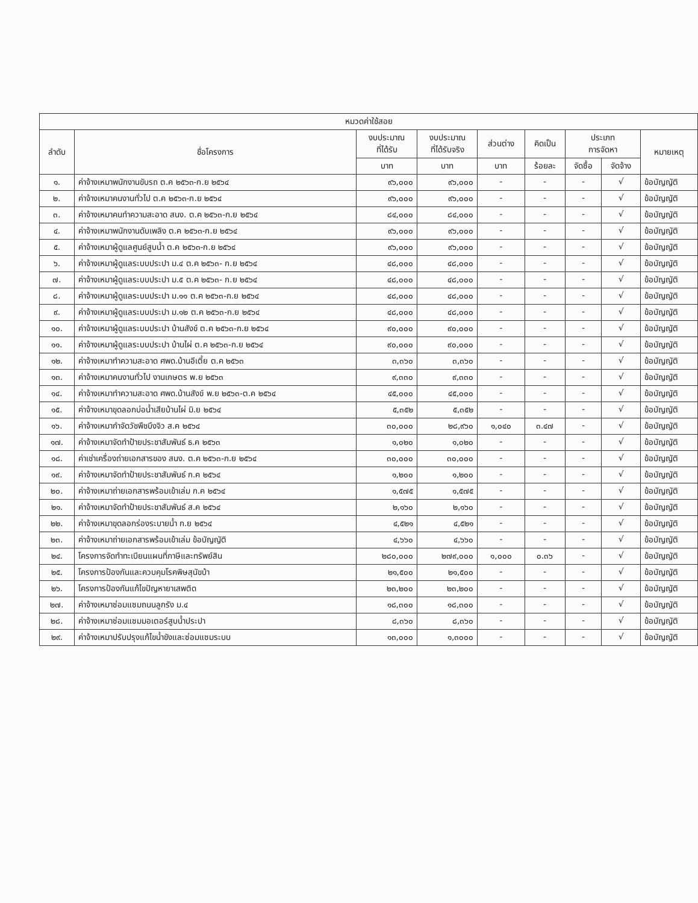| หมวดค่าใช้สอย | | | | | | | | |
| --- | --- | --- | --- | --- | --- | --- | --- | --- |
| ลำดับ | ชื่อโครงการ | งบประมาณ ที่ได้รับ | งบประมาณ ที่ได้รับจริง | ส่วนต่าง | คิดเป็น | ประเภท การจัดหา | | หมายเหตุ |
| | | บาท | บาท | บาท | ร้อยละ | จัดซื้อ | จัดจ้าง | |
| ๑. | ค่าจ้างเหมาพนักงานขับรถ ต.ค ๒๕๖๓-ก.ย ๒๕๖๔ | ๙๖,๐๐๐ | ๙๖,๐๐๐ | - | - | - | √ | ข้อบัญญัติ |
| ๒. | ค่าจ้างเหมาคนงานทั่วไป ต.ค ๒๕๖๓-ก.ย ๒๕๖๔ | ๙๖,๐๐๐ | ๙๖,๐๐๐ | - | - | - | √ | ข้อบัญญัติ |
| ๓. | ค่าจ้างเหมาคนทำความสะอาด สนง. ต.ค ๒๕๖๓-ก.ย ๒๕๖๔ | ๘๔,๐๐๐ | ๘๔,๐๐๐ | - | - | - | √ | ข้อบัญญัติ |
| ๔. | ค่าจ้างเหมาพนักงานดับเพลิง ต.ค ๒๕๖๓-ก.ย ๒๕๖๔ | ๙๖,๐๐๐ | ๙๖,๐๐๐ | - | - | - | √ | ข้อบัญญัติ |
| ๕. | ค่าจ้างเหมาผู้ดูแลศูนย์สูบน้ำ ต.ค ๒๕๖๓-ก.ย ๒๕๖๔ | ๙๖,๐๐๐ | ๙๖,๐๐๐ | - | - | - | √ | ข้อบัญญัติ |
| ๖. | ค่าจ้างเหมาผู้ดูแลระบบประปา ม.๔ ต.ค ๒๕๖๓- ก.ย ๒๕๖๔ | ๔๘,๐๐๐ | ๔๘,๐๐๐ | - | - | - | √ | ข้อบัญญัติ |
| ๗. | ค่าจ้างเหมาผู้ดูแลระบบประปา ม.๕ ต.ค ๒๕๖๓- ก.ย ๒๕๖๔ | ๔๘,๐๐๐ | ๔๘,๐๐๐ | - | - | - | √ | ข้อบัญญัติ |
| ๘. | ค่าจ้างเหมาผู้ดูแลระบบประปา ม.๑๑ ต.ค ๒๕๖๓-ก.ย ๒๕๖๔ | ๔๘,๐๐๐ | ๔๘,๐๐๐ | - | - | - | √ | ข้อบัญญัติ |
| ๙. | ค่าจ้างเหมาผู้ดูแลระบบประปา ม.๑๒ ต.ค ๒๕๖๓-ก.ย ๒๕๖๔ | ๔๘,๐๐๐ | ๔๘,๐๐๐ | - | - | - | √ | ข้อบัญญัติ |
| ๑๐. | ค่าจ้างเหมาผู้ดูแลระบบประปา บ้านสังข์ ต.ค ๒๕๖๓-ก.ย ๒๕๖๔ | ๙๐,๐๐๐ | ๙๐,๐๐๐ | - | - | - | √ | ข้อบัญญัติ |
| ๑๑. | ค่าจ้างเหมาผู้ดูแลระบบประปา บ้านไผ่ ต.ค ๒๕๖๓-ก.ย ๒๕๖๔ | ๙๐,๐๐๐ | ๙๐,๐๐๐ | - | - | - | √ | ข้อบัญญัติ |
| ๑๒. | ค่าจ้างเหมาทำความสะอาด ศพด.บ้านอีเตี้ย ต.ค ๒๕๖๓ | ๓,๓๖๐ | ๓,๓๖๐ | - | - | - | √ | ข้อบัญญัติ |
| ๑๓. | ค่าจ้างเหมาคนงานทั่วไป งานเกษตร พ.ย ๒๕๖๓ | ๙,๓๓๐ | ๙,๓๓๐ | - | - | - | √ | ข้อบัญญัติ |
| ๑๔. | ค่าจ้างเหมาทำความสะอาด ศพด.บ้านสังข์ พ.ย ๒๕๖๓-ต.ค ๒๕๖๔ | ๔๕,๐๐๐ | ๔๕,๐๐๐ | - | - | - | √ | ข้อบัญญัติ |
| ๑๕. | ค่าจ้างเหมาขุดลอกบ่อน้ำเสียบ้านไผ่ มิ.ย ๒๕๖๔ | ๕,๓๕๒ | ๕,๓๕๒ | - | - | - | √ | ข้อบัญญัติ |
| ๑๖. | ค่าจ้างเหมากำจัดวัชพืชบึงจิว ส.ค ๒๕๖๔ | ๓๐,๐๐๐ | ๒๘,๙๖๐ | ๑,๐๔๐ | ๓.๔๗ | - | √ | ข้อบัญญัติ |
| ๑๗. | ค่าจ้างเหมาจัดทำป้ายประชาสัมพันธ์ ธ.ค ๒๕๖๓ | ๑,๐๒๐ | ๑,๐๒๐ | - | - | - | √ | ข้อบัญญัติ |
| ๑๘. | ค่าเช่าเครื่องถ่ายเอกสารของ สนง. ต.ค ๒๕๖๓-ก.ย ๒๕๖๔ | ๓๐,๐๐๐ | ๓๐,๐๐๐ | - | - | - | √ | ข้อบัญญัติ |
| ๑๙. | ค่าจ้างเหมาจัดทำป้ายประชาสัมพันธ์ ก.ค ๒๕๖๔ | ๑,๒๐๐ | ๑,๒๐๐ | - | - | - | √ | ข้อบัญญัติ |
| ๒๐. | ค่าจ้างเหมาถ่ายเอกสารพร้อมเข้าเล่ม ก.ค ๒๕๖๔ | ๑,๕๗๕ | ๑,๕๗๕ | - | - | - | √ | ข้อบัญญัติ |
| ๒๑. | ค่าจ้างเหมาจัดทำป้ายประชาสัมพันธ์ ส.ค ๒๕๖๔ | ๒,๑๖๐ | ๒,๑๖๐ | - | - | - | √ | ข้อบัญญัติ |
| ๒๒. | ค่าจ้างเหมาขุดลอกร่องระบายน้ำ ก.ย ๒๕๖๔ | ๔,๕๒๑ | ๔,๕๒๑ | - | - | - | √ | ข้อบัญญัติ |
| ๒๓. | ค่าจ้างเหมาถ่ายเอกสารพร้อมเข้าเล่ม ข้อบัญญัติ | ๔,๖๖๐ | ๔,๖๖๐ | - | - | - | √ | ข้อบัญญัติ |
| ๒๔. | โครงการจัดทำทะเบียนแผนที่ภาษีและทรัพย์สิน | ๒๘๐,๐๐๐ | ๒๗๙,๐๐๐ | ๑,๐๐๐ | ๐.๓๖ | - | √ | ข้อบัญญัติ |
| ๒๕. | โครงการป้องกันและควบคุมโรคพิษสุนัขบ้า | ๒๑,๕๐๐ | ๒๑,๕๐๐ | - | - | - | √ | ข้อบัญญัติ |
| ๒๖. | โครงการป้องกันแก้ไขปัญหายาเสพติด | ๒๓,๒๐๐ | ๒๓,๒๐๐ | - | - | - | √ | ข้อบัญญัติ |
| ๒๗. | ค่าจ้างเหมาซ่อมแซมถนนลูกรัง ม.๔ | ๑๘,๓๐๐ | ๑๘,๓๐๐ | - | - | - | √ | ข้อบัญญัติ |
| ๒๘. | ค่าจ้างเหมาซ่อมแซมมอเตอร์สูบน้ำประปา | ๘,๓๖๐ | ๘,๓๖๐ | - | - | - | √ | ข้อบัญญัติ |
| ๒๙. | ค่าจ้างเหมาปรับปรุงแก้ไขน้ำขังและซ่อมแซมระบบ | ๑๓,๐๐๐ | ๑,๓๐๐๐ | - | - | - | √ | ข้อบัญญัติ |